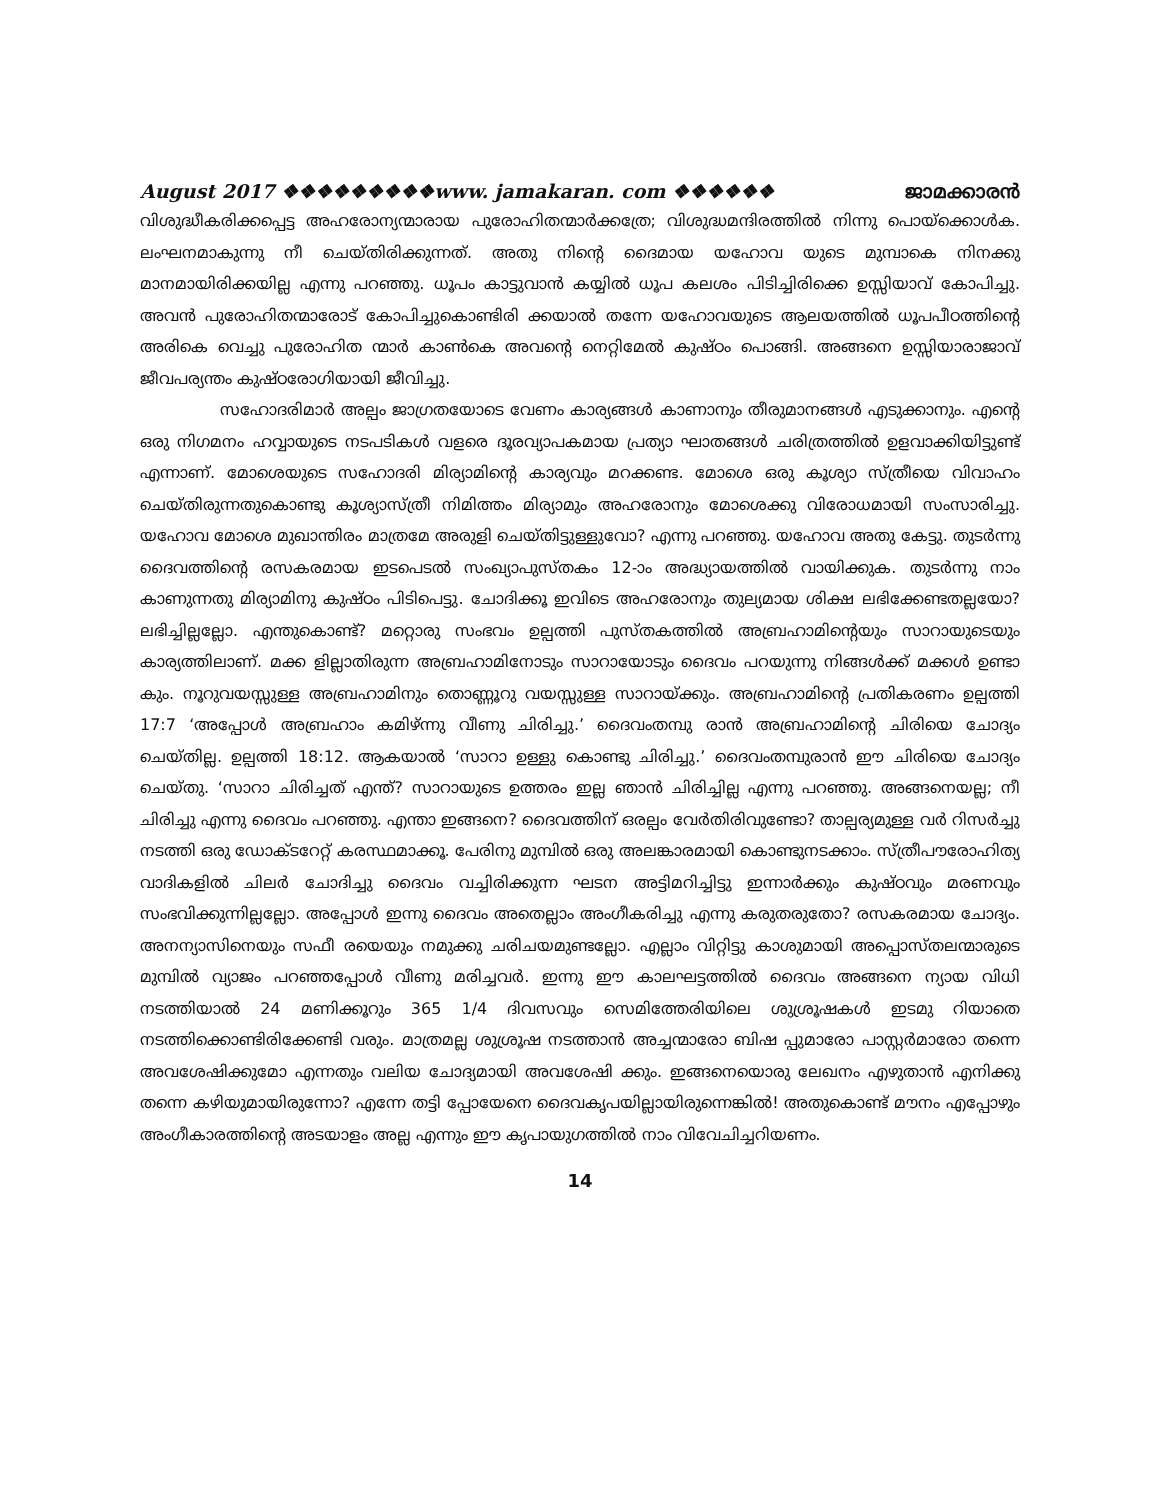August 2017 ❖❖❖❖❖❖❖❖❖www. jamakaran. com ❖❖❖❖❖❖ ജാമക്കാരൻ
വിശുദ്ധീകരിക്കപ്പെട്ട അഹരോന്യന്മാരായ പുരോഹിതന്മാർക്കത്രേ; വിശുദ്ധമന്ദിരത്തിൽ നിന്നു പൊയ്ക്കൊൾക. ലംഘനമാകുന്നു നീ ചെയ്തിരിക്കുന്നത്. അതു നിന്റെ ദൈമായ യഹോവ യുടെ മുമ്പാകെ നിനക്കു മാനമായിരിക്കയില്ല എന്നു പറഞ്ഞു. ധൂപം കാട്ടുവാൻ കയ്യിൽ ധൂപ കലശം പിടിച്ചിരിക്കെ ഉസ്സിയാവ് കോപിച്ചു. അവൻ പുരോഹിതന്മാരോട് കോപിച്ചുകൊണ്ടിരി ക്കയാൽ തന്നേ യഹോവയുടെ ആലയത്തിൽ ധൂപപീഠത്തിന്റെ അരികെ വെച്ചു പുരോഹിത ന്മാർ കാൺകെ അവന്റെ നെറ്റിമേൽ കുഷ്ഠം പൊങ്ങി. അങ്ങനെ ഉസ്സിയാരാജാവ് ജീവപര്യന്തം കുഷ്ഠരോഗിയായി ജീവിച്ചു.
സഹോദരിമാർ അല്പം ജാഗ്രതയോടെ വേണം കാര്യങ്ങൾ കാണാനും തീരുമാനങ്ങൾ എടുക്കാനും. എന്റെ ഒരു നിഗമനം ഹവ്വായുടെ നടപടികൾ വളരെ ദൂരവ്യാപകമായ പ്രത്യാ ഘാതങ്ങൾ ചരിത്രത്തിൽ ഉളവാക്കിയിട്ടുണ്ട് എന്നാണ്. മോശെയുടെ സഹോദരി മിര്യാമിന്റെ കാര്യവും മറക്കണ്ട. മോശെ ഒരു കൂശ്യാ സ്ത്രീയെ വിവാഹം ചെയ്തിരുന്നതുകൊണ്ടു കൂശ്യാസ്ത്രീ നിമിത്തം മിര്യാമും അഹരോനും മോശെക്കു വിരോധമായി സംസാരിച്ചു. യഹോവ മോശെ മുഖാന്തിരം മാത്രമേ അരുളി ചെയ്തിട്ടുള്ളുവോ? എന്നു പറഞ്ഞു. യഹോവ അതു കേട്ടു. തുടർന്നു ദൈവത്തിന്റെ രസകരമായ ഇടപെടൽ സംഖ്യാപുസ്തകം 12-ാം അദ്ധ്യായത്തിൽ വായിക്കുക. തുടർന്നു നാം കാണുന്നതു മിര്യാമിനു കുഷ്ഠം പിടിപെട്ടു. ചോദിക്കൂ ഇവിടെ അഹരോനും തുല്യമായ ശിക്ഷ ലഭിക്കേണ്ടതല്ലയോ? ലഭിച്ചില്ലല്ലോ. എന്തുകൊണ്ട്? മറ്റൊരു സംഭവം ഉല്പത്തി പുസ്തകത്തിൽ അബ്രഹാമിന്റെയും സാറായുടെയും കാര്യത്തിലാണ്. മക്ക ളില്ലാതിരുന്ന അബ്രഹാമിനോടും സാറായോടും ദൈവം പറയുന്നു നിങ്ങൾക്ക് മക്കൾ ഉണ്ടാ കും. നൂറുവയസ്സുള്ള അബ്രഹാമിനും തൊണ്ണൂറു വയസ്സുള്ള സാറായ്ക്കും. അബ്രഹാമിന്റെ പ്രതികരണം ഉല്പത്തി 17:7 ‘അപ്പോൾ അബ്രഹാം കമിഴ്ന്നു വീണു ചിരിച്ചു.’ ദൈവംതമ്പു രാൻ അബ്രഹാമിന്റെ ചിരിയെ ചോദ്യം ചെയ്തില്ല. ഉല്പത്തി 18:12. ആകയാൽ ‘സാറാ ഉള്ളു കൊണ്ടു ചിരിച്ചു.’ ദൈവംതമ്പുരാൻ ഈ ചിരിയെ ചോദ്യം ചെയ്തു. ‘സാറാ ചിരിച്ചത് എന്ത്? സാറായുടെ ഉത്തരം ഇല്ല ഞാൻ ചിരിച്ചില്ല എന്നു പറഞ്ഞു. അങ്ങനെയല്ല; നീ ചിരിച്ചു എന്നു ദൈവം പറഞ്ഞു. എന്താ ഇങ്ങനെ? ദൈവത്തിന് ഒരല്പം വേർതിരിവുണ്ടോ? താല്പര്യമുള്ള വർ റിസർച്ചു നടത്തി ഒരു ഡോക്ടറേറ്റ് കരസ്ഥമാക്കൂ. പേരിനു മുമ്പിൽ ഒരു അലങ്കാരമായി കൊണ്ടുനടക്കാം. സ്ത്രീപൗരോഹിത്യ വാദികളിൽ ചിലർ ചോദിച്ചു ദൈവം വച്ചിരിക്കുന്ന ഘടന അട്ടിമറിച്ചിട്ടു ഇന്നാർക്കും കുഷ്ഠവും മരണവും സംഭവിക്കുന്നില്ലല്ലോ. അപ്പോൾ ഇന്നു ദൈവം അതെല്ലാം അംഗീകരിച്ചു എന്നു കരുതരുതോ? രസകരമായ ചോദ്യം. അനന്യാസിനെയും സഫീ രയെയും നമുക്കു ചരിചയമുണ്ടല്ലോ. എല്ലാം വിറ്റിട്ടു കാശുമായി അപ്പൊസ്തലന്മാരുടെ മുമ്പിൽ വ്യാജം പറഞ്ഞപ്പോൾ വീണു മരിച്ചവർ. ഇന്നു ഈ കാലഘട്ടത്തിൽ ദൈവം അങ്ങനെ ന്യായ വിധി നടത്തിയാൽ 24 മണിക്കൂറും 365 1/4 ദിവസവും സെമിത്തേരിയിലെ ശുശ്രൂഷകൾ ഇടമു റിയാതെ നടത്തിക്കൊണ്ടിരിക്കേണ്ടി വരും. മാത്രമല്ല ശുശ്രൂഷ നടത്താൻ അച്ചന്മാരോ ബിഷ പ്പുമാരോ പാസ്റ്റർമാരോ തന്നെ അവശേഷിക്കുമോ എന്നതും വലിയ ചോദ്യമായി അവശേഷി ക്കും. ഇങ്ങനെയൊരു ലേഖനം എഴുതാൻ എനിക്കു തന്നെ കഴിയുമായിരുന്നോ? എന്നേ തട്ടി പ്പോയേനെ ദൈവകൃപയില്ലായിരുന്നെങ്കിൽ! അതുകൊണ്ട് മൗനം എപ്പോഴും അംഗീകാരത്തിന്റെ അടയാളം അല്ല എന്നും ഈ കൃപായുഗത്തിൽ നാം വിവേചിച്ചറിയണം.
14